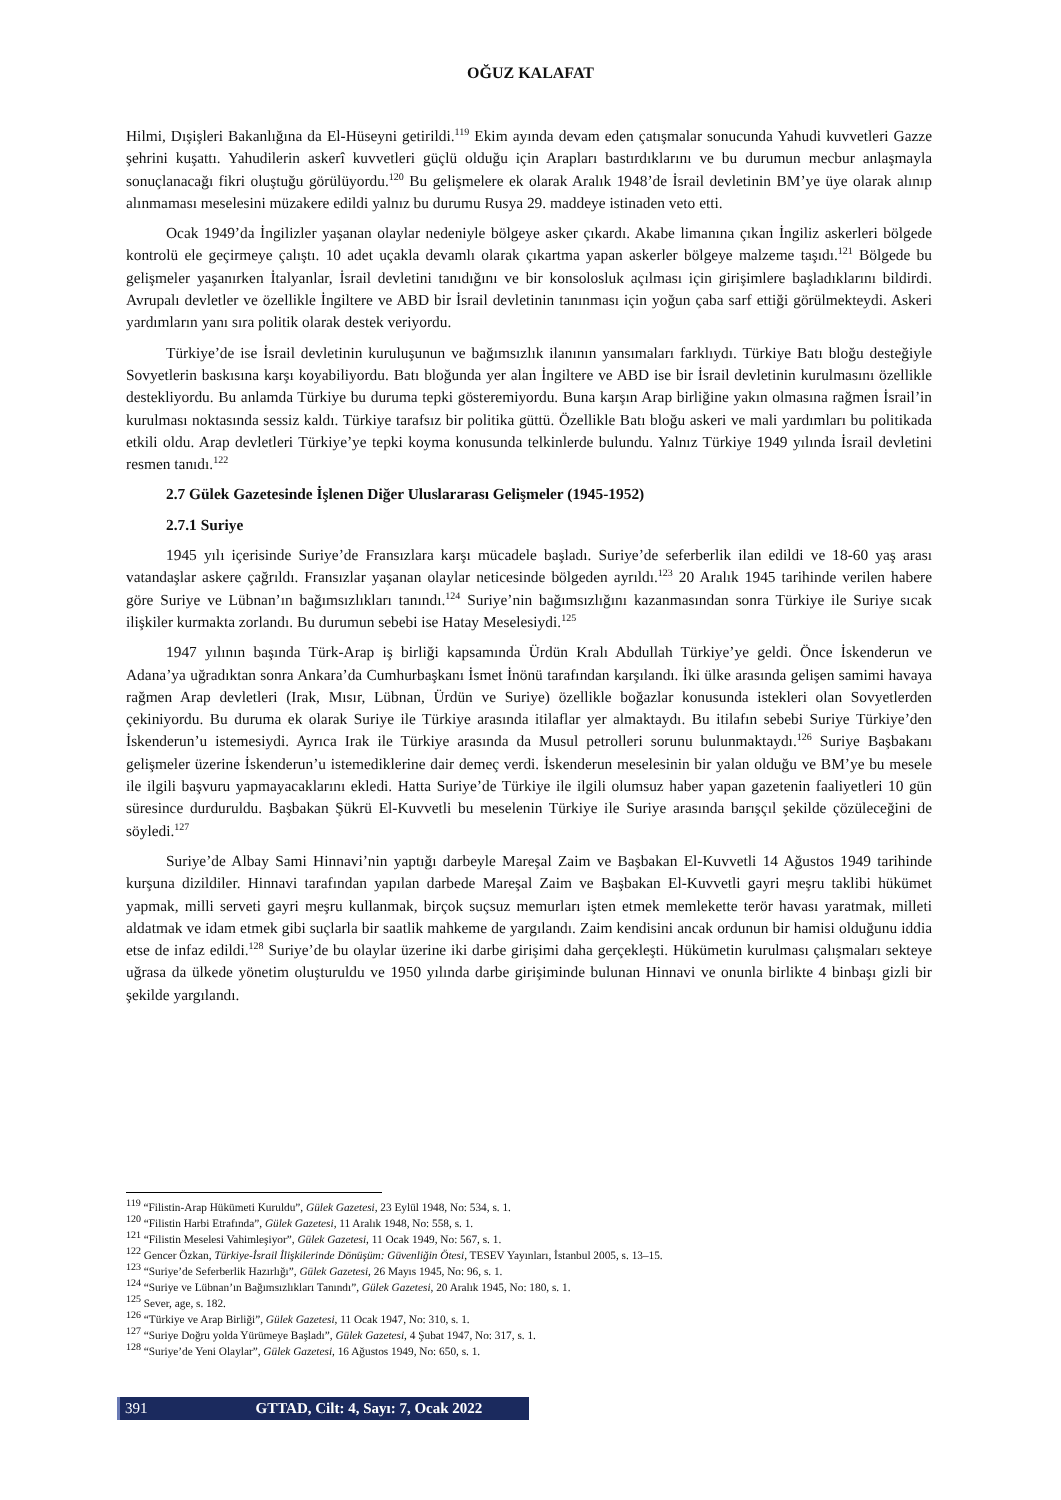OĞUZ KALAFAT
Hilmi, Dışişleri Bakanlığına da El-Hüseyni getirildi.<sup>119</sup> Ekim ayında devam eden çatışmalar sonucunda Yahudi kuvvetleri Gazze şehrini kuşattı. Yahudilerin askerî kuvvetleri güçlü olduğu için Arapları bastırdıklarını ve bu durumun mecbur anlaşmayla sonuçlanacağı fikri oluştuğu görülüyordu.<sup>120</sup> Bu gelişmelere ek olarak Aralık 1948’de İsrail devletinin BM’ye üye olarak alınıp alınmaması meselesini müzakere edildi yalnız bu durumu Rusya 29. maddeye istinaden veto etti.
Ocak 1949’da İngilizler yaşanan olaylar nedeniyle bölgeye asker çıkardı. Akabe limanına çıkan İngiliz askerleri bölgede kontrolü ele geçirmeye çalıştı. 10 adet uçakla devamlı olarak çıkartma yapan askerler bölgeye malzeme taşıdı.<sup>121</sup> Bölgede bu gelişmeler yaşanırken İtalyanlar, İsrail devletini tanıdığını ve bir konsolosluk açılması için girişimlere başladıklarını bildirdi. Avrupalı devletler ve özellikle İngiltere ve ABD bir İsrail devletinin tanınması için yoğun çaba sarf ettiği görülmekteydi. Askeri yardımların yanı sıra politik olarak destek veriyordu.
Türkiye’de ise İsrail devletinin kuruluşunun ve bağımsızlık ilanının yansımaları farklıydı. Türkiye Batı bloğu desteğiyle Sovyetlerin baskısına karşı koyabiliyordu. Batı bloğunda yer alan İngiltere ve ABD ise bir İsrail devletinin kurulmasını özellikle destekliyordu. Bu anlamda Türkiye bu duruma tepki gösteremiyordu. Buna karşın Arap birliğine yakın olmasına rağmen İsrail’in kurulması noktasında sessiz kaldı. Türkiye tarafsız bir politika güttü. Özellikle Batı bloğu askeri ve mali yardımları bu politikada etkili oldu. Arap devletleri Türkiye’ye tepki koyma konusunda telkinlerde bulundu. Yalnız Türkiye 1949 yılında İsrail devletini resmen tanıdı.<sup>122</sup>
2.7 Gülek Gazetesinde İşlenen Diğer Uluslararası Gelişmeler (1945-1952)
2.7.1 Suriye
1945 yılı içerisinde Suriye’de Fransızlara karşı mücadele başladı. Suriye’de seferberlik ilan edildi ve 18-60 yaş arası vatandaşlar askere çağrıldı. Fransızlar yaşanan olaylar neticesinde bölgeden ayrıldı.<sup>123</sup> 20 Aralık 1945 tarihinde verilen habere göre Suriye ve Lübnan’ın bağımsızlıkları tanındı.<sup>124</sup> Suriye’nin bağımsızlığını kazanmasından sonra Türkiye ile Suriye sıcak ilişkiler kurmakta zorlandı. Bu durumun sebebi ise Hatay Meselesiydi.<sup>125</sup>
1947 yılının başında Türk-Arap iş birliği kapsamında Ürdün Kralı Abdullah Türkiye’ye geldi. Önce İskenderun ve Adana’ya uğradıktan sonra Ankara’da Cumhurbaşkanı İsmet İnönü tarafından karşılandı. İki ülke arasında gelişen samimi havaya rağmen Arap devletleri (Irak, Mısır, Lübnan, Ürdün ve Suriye) özellikle boğazlar konusunda istekleri olan Sovyetlerden çekiniyordu. Bu duruma ek olarak Suriye ile Türkiye arasında itilaflar yer almaktaydı. Bu itilafın sebebi Suriye Türkiye’den İskenderun’u istemesiydi. Ayrıca Irak ile Türkiye arasında da Musul petrolleri sorunu bulunmaktaydı.<sup>126</sup> Suriye Başbakanı gelişmeler üzerine İskenderun’u istemediklerine dair demeç verdi. İskenderun meselesinin bir yalan olduğu ve BM’ye bu mesele ile ilgili başvuru yapmayacaklarını ekledi. Hatta Suriye’de Türkiye ile ilgili olumsuz haber yapan gazetenin faaliyetleri 10 gün süresince durduruldu. Başbakan Şükrü El-Kuvvetli bu meselenin Türkiye ile Suriye arasında barışçıl şekilde çözüleceğini de söyledi.<sup>127</sup>
Suriye’de Albay Sami Hinnavi’nin yaptığı darbeyle Mareşal Zaim ve Başbakan El-Kuvvetli 14 Ağustos 1949 tarihinde kurşuna dizildiler. Hinnavi tarafından yapılan darbede Mareşal Zaim ve Başbakan El-Kuvvetli gayri meşru taklibi hükümet yapmak, milli serveti gayri meşru kullanmak, birçok suçsuz memurları işten etmek memlekette terör havası yaratmak, milleti aldatmak ve idam etmek gibi suçlarla bir saatlik mahkeme de yargılandı. Zaim kendisini ancak ordunun bir hamisi olduğunu iddia etse de infaz edildi.<sup>128</sup> Suriye’de bu olaylar üzerine iki darbe girişimi daha gerçekleşti. Hükümetin kurulması çalışmaları sekteye uğrasa da ülkede yönetim oluşturuldu ve 1950 yılında darbe girişiminde bulunan Hinnavi ve onunla birlikte 4 binbaşı gizli bir şekilde yargılandı.
<sup>119</sup> “Filistin-Arap Hükümeti Kuruldu”, Gülek Gazetesi, 23 Eylül 1948, No: 534, s. 1.
<sup>120</sup> “Filistin Harbi Etrafında”, Gülek Gazetesi, 11 Aralık 1948, No: 558, s. 1.
<sup>121</sup> “Filistin Meselesi Vahimleşiyor”, Gülek Gazetesi, 11 Ocak 1949, No: 567, s. 1.
<sup>122</sup> Gencer Özkan, Türkiye-İsrail İlişkilerinde Dönüşüm: Güvenliğin Ötesi, TESEV Yayınları, İstanbul 2005, s. 13–15.
<sup>123</sup> “Suriye’de Seferberlik Hazırlığı”, Gülek Gazetesi, 26 Mayıs 1945, No: 96, s. 1.
<sup>124</sup> “Suriye ve Lübnan’ın Bağımsızlıkları Tanındı”, Gülek Gazetesi, 20 Aralık 1945, No: 180, s. 1.
<sup>125</sup> Sever, age, s. 182.
<sup>126</sup> “Türkiye ve Arap Birliği”, Gülek Gazetesi, 11 Ocak 1947, No: 310, s. 1.
<sup>127</sup> “Suriye Doğru yolda Yürümeye Başladı”, Gülek Gazetesi, 4 Şubat 1947, No: 317, s. 1.
<sup>128</sup> “Suriye’de Yeni Olaylar”, Gülek Gazetesi, 16 Ağustos 1949, No: 650, s. 1.
391 GTTAD, Cilt: 4, Sayı: 7, Ocak 2022